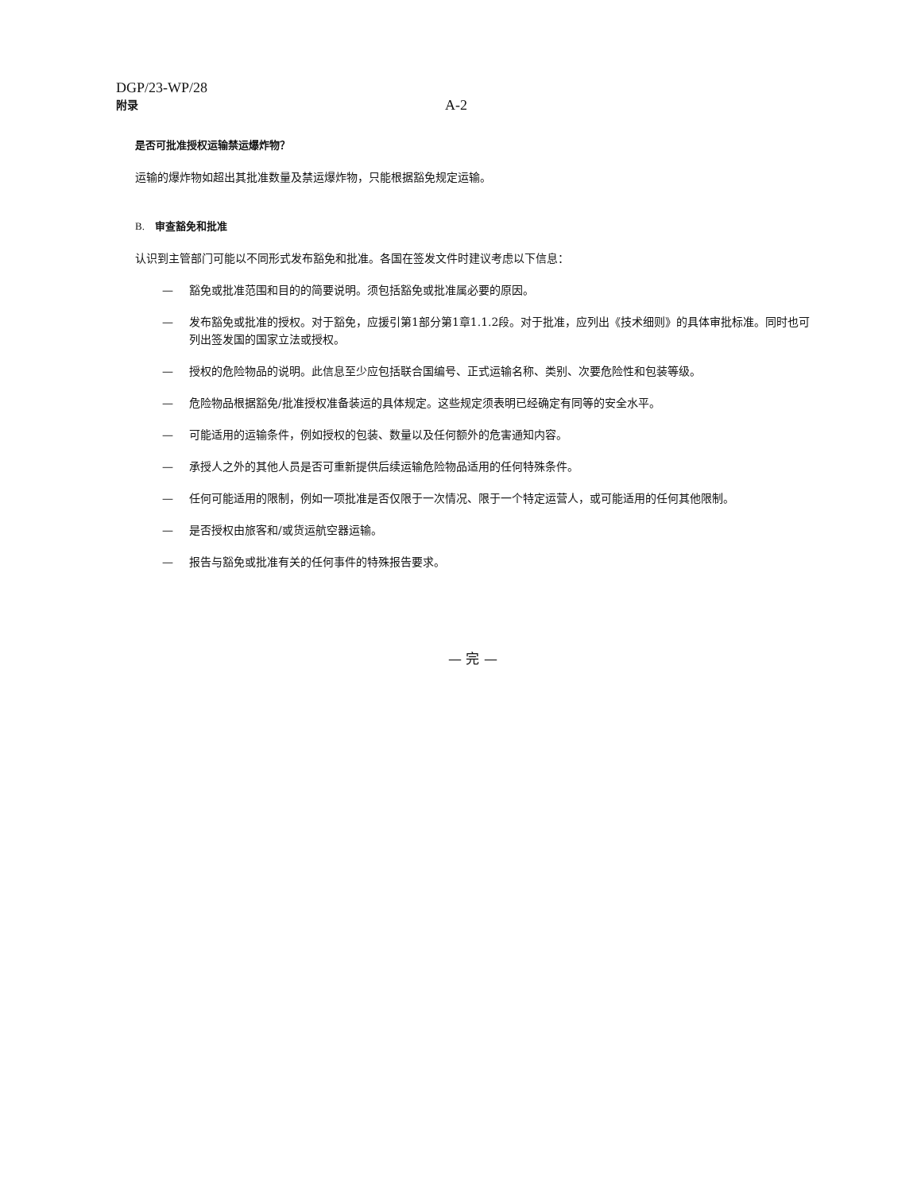DGP/23-WP/28
附录
A-2
是否可批准授权运输禁运爆炸物？
运输的爆炸物如超出其批准数量及禁运爆炸物，只能根据豁免规定运输。
B. 审查豁免和批准
认识到主管部门可能以不同形式发布豁免和批准。各国在签发文件时建议考虑以下信息：
— 豁免或批准范围和目的的简要说明。须包括豁免或批准属必要的原因。
— 发布豁免或批准的授权。对于豁免，应援引第1部分第1章1.1.2段。对于批准，应列出《技术细则》的具体审批标准。同时也可列出签发国的国家立法或授权。
— 授权的危险物品的说明。此信息至少应包括联合国编号、正式运输名称、类别、次要危险性和包装等级。
— 危险物品根据豁免/批准授权准备装运的具体规定。这些规定须表明已经确定有同等的安全水平。
— 可能适用的运输条件，例如授权的包装、数量以及任何额外的危害通知内容。
— 承授人之外的其他人员是否可重新提供后续运输危险物品适用的任何特殊条件。
— 任何可能适用的限制，例如一项批准是否仅限于一次情况、限于一个特定运营人，或可能适用的任何其他限制。
— 是否授权由旅客和/或货运航空器运输。
— 报告与豁免或批准有关的任何事件的特殊报告要求。
— 完 —